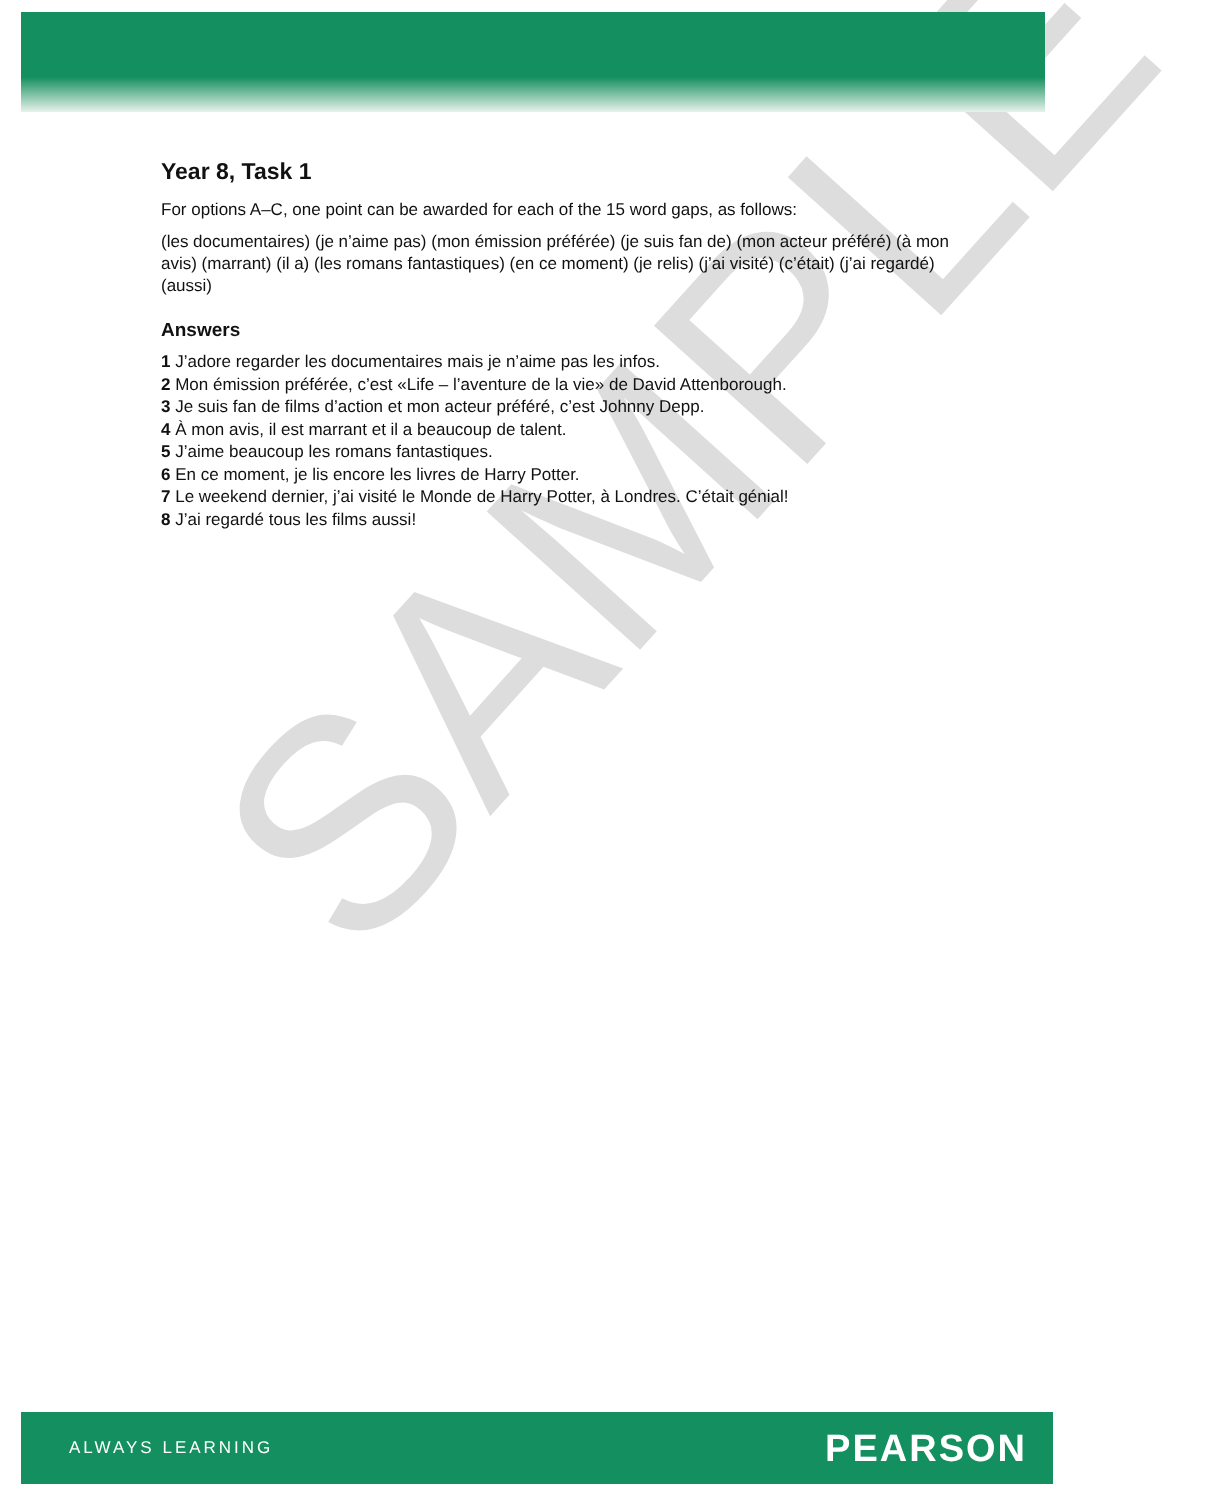SAMPLE
Year 8, Task 1
For options A–C, one point can be awarded for each of the 15 word gaps, as follows:
(les documentaires) (je n’aime pas) (mon émission préférée) (je suis fan de) (mon acteur préféré) (à mon avis) (marrant) (il a) (les romans fantastiques) (en ce moment) (je relis) (j’ai visité) (c’était) (j’ai regardé) (aussi)
Answers
1 J’adore regarder les documentaires mais je n’aime pas les infos.
2 Mon émission préférée, c’est «Life – l’aventure de la vie» de David Attenborough.
3 Je suis fan de films d’action et mon acteur préféré, c’est Johnny Depp.
4 À mon avis, il est marrant et il a beaucoup de talent.
5 J’aime beaucoup les romans fantastiques.
6 En ce moment, je lis encore les livres de Harry Potter.
7 Le weekend dernier, j’ai visité le Monde de Harry Potter, à Londres. C’était génial!
8 J’ai regardé tous les films aussi!
ALWAYS LEARNING PEARSON